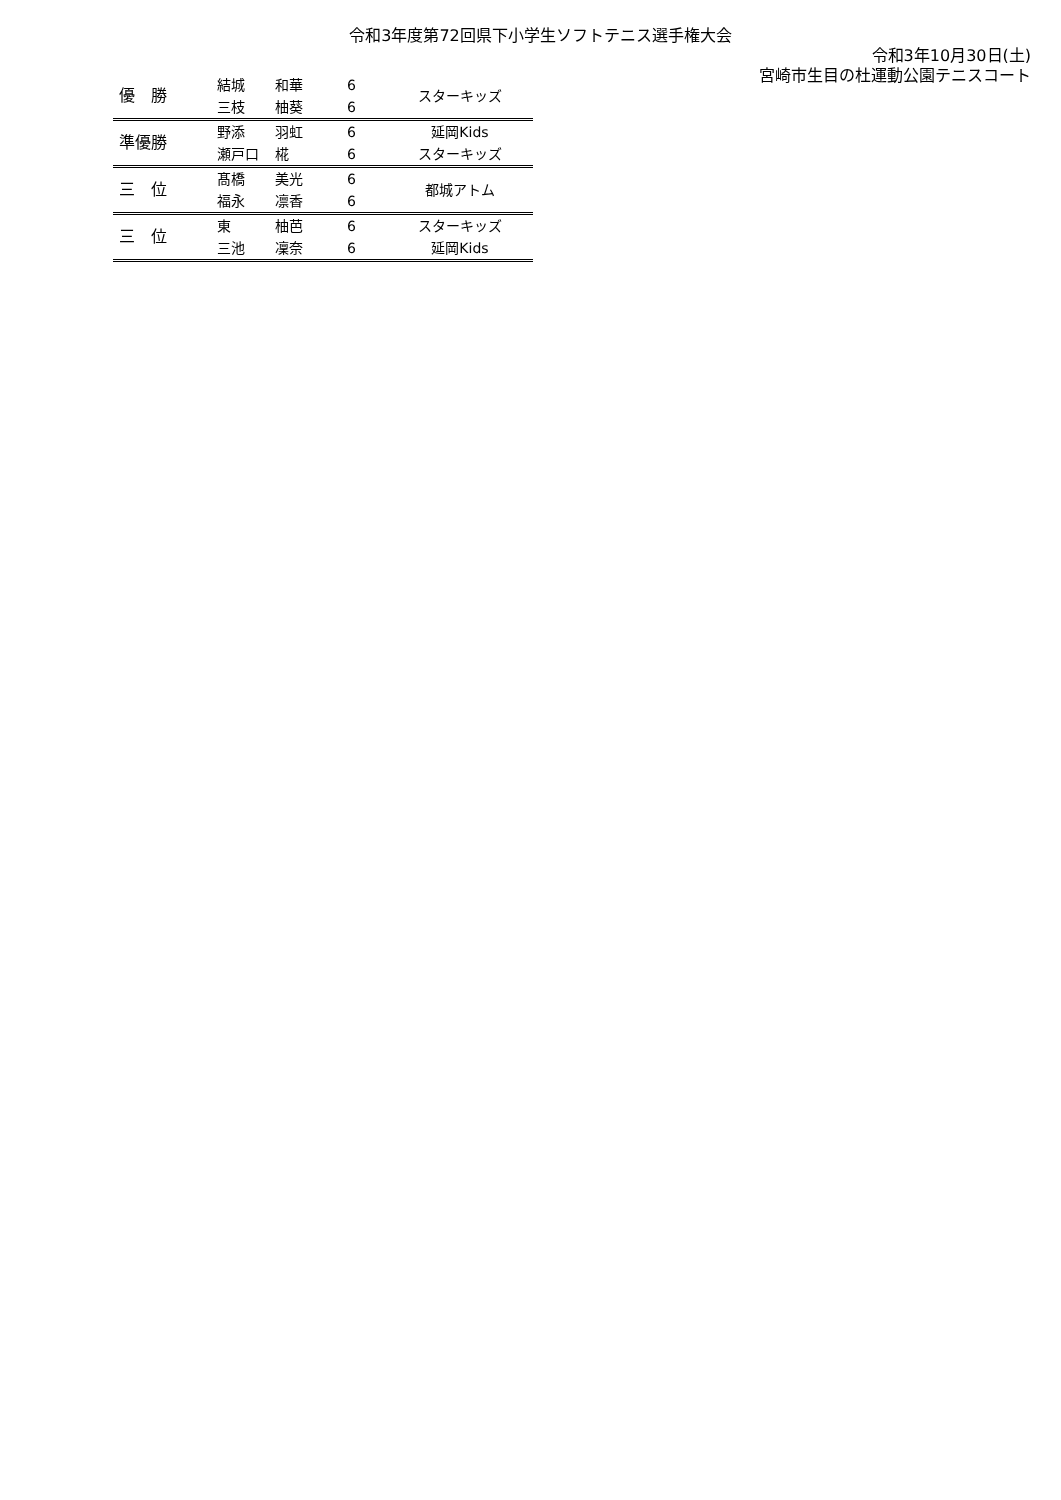令和3年度第72回県下小学生ソフトテニス選手権大会
令和3年10月30日(土)
宮崎市生目の杜運動公園テニスコート
| 優 勝 | 結城 | 和華 | 6 | スターキッズ |
| | 三枝 | 柚葵 | 6 | |
| 準優勝 | 野添 | 羽虹 | 6 | 延岡Kids |
| | 瀬戸口 | 椛 | 6 | スターキッズ |
| 三 位 | 髙橋 | 美光 | 6 | 都城アトム |
| | 福永 | 凛香 | 6 | |
| 三 位 | 東 | 柚芭 | 6 | スターキッズ |
| | 三池 | 凜奈 | 6 | 延岡Kids |